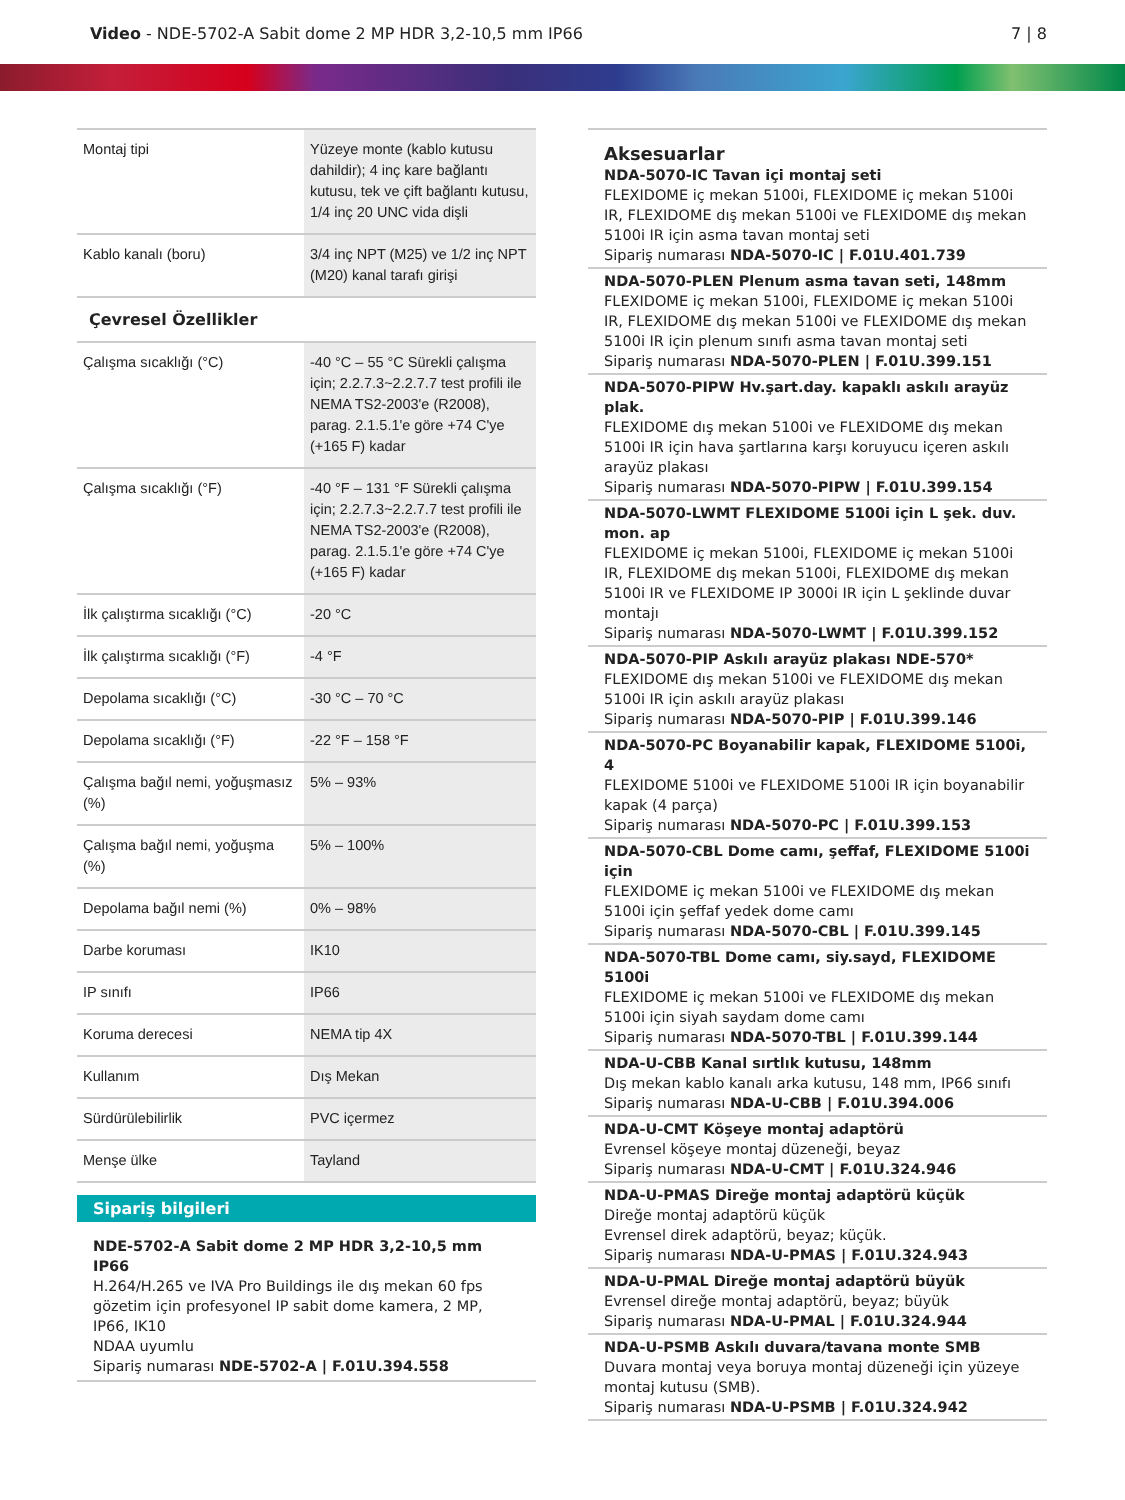Video - NDE-5702-A Sabit dome 2 MP HDR 3,2-10,5 mm IP66
7 | 8
| Montaj tipi | Yüzeye monte (kablo kutusu dahildir); 4 inç kare bağlantı kutusu, tek ve çift bağlantı kutusu, 1/4 inç 20 UNC vida dişli |
| Kablo kanalı (boru) | 3/4 inç NPT (M25) ve 1/2 inç NPT (M20) kanal tarafı girişi |
Çevresel Özellikler
| Çalışma sıcaklığı (°C) | -40 °C – 55 °C Sürekli çalışma için; 2.2.7.3~2.2.7.7 test profili ile NEMA TS2-2003'e (R2008), parag. 2.1.5.1'e göre +74 C'ye (+165 F) kadar |
| Çalışma sıcaklığı (°F) | -40 °F – 131 °F Sürekli çalışma için; 2.2.7.3~2.2.7.7 test profili ile NEMA TS2-2003'e (R2008), parag. 2.1.5.1'e göre +74 C'ye (+165 F) kadar |
| İlk çalıştırma sıcaklığı (°C) | -20 °C |
| İlk çalıştırma sıcaklığı (°F) | -4 °F |
| Depolama sıcaklığı (°C) | -30 °C – 70 °C |
| Depolama sıcaklığı (°F) | -22 °F – 158 °F |
| Çalışma bağıl nemi, yoğuşmasız (%) | 5% – 93% |
| Çalışma bağıl nemi, yoğuşma (%) | 5% – 100% |
| Depolama bağıl nemi (%) | 0% – 98% |
| Darbe koruması | IK10 |
| IP sınıfı | IP66 |
| Koruma derecesi | NEMA tip 4X |
| Kullanım | Dış Mekan |
| Sürdürülebilirlik | PVC içermez |
| Menşe ülke | Tayland |
Sipariş bilgileri
NDE-5702-A Sabit dome 2 MP HDR 3,2-10,5 mm IP66
H.264/H.265 ve IVA Pro Buildings ile dış mekan 60 fps gözetim için profesyonel IP sabit dome kamera, 2 MP, IP66, IK10
NDAA uyumlu
Sipariş numarası NDE-5702-A | F.01U.394.558
Aksesuarlar
NDA-5070-IC Tavan içi montaj seti
FLEXIDOME iç mekan 5100i, FLEXIDOME iç mekan 5100i IR, FLEXIDOME dış mekan 5100i ve FLEXIDOME dış mekan 5100i IR için asma tavan montaj seti
Sipariş numarası NDA-5070-IC | F.01U.401.739
NDA-5070-PLEN Plenum asma tavan seti, 148mm
FLEXIDOME iç mekan 5100i, FLEXIDOME iç mekan 5100i IR, FLEXIDOME dış mekan 5100i ve FLEXIDOME dış mekan 5100i IR için plenum sınıfı asma tavan montaj seti
Sipariş numarası NDA-5070-PLEN | F.01U.399.151
NDA-5070-PIPW Hv.şart.day. kapaklı askılı arayüz plak.
FLEXIDOME dış mekan 5100i ve FLEXIDOME dış mekan 5100i IR için hava şartlarına karşı koruyucu içeren askılı arayüz plakası
Sipariş numarası NDA-5070-PIPW | F.01U.399.154
NDA-5070-LWMT FLEXIDOME 5100i için L şek. duv. mon. ap
FLEXIDOME iç mekan 5100i, FLEXIDOME iç mekan 5100i IR, FLEXIDOME dış mekan 5100i, FLEXIDOME dış mekan 5100i IR ve FLEXIDOME IP 3000i IR için L şeklinde duvar montajı
Sipariş numarası NDA-5070-LWMT | F.01U.399.152
NDA-5070-PIP Askılı arayüz plakası NDE-570*
FLEXIDOME dış mekan 5100i ve FLEXIDOME dış mekan 5100i IR için askılı arayüz plakası
Sipariş numarası NDA-5070-PIP | F.01U.399.146
NDA-5070-PC Boyanabilir kapak, FLEXIDOME 5100i, 4
FLEXIDOME 5100i ve FLEXIDOME 5100i IR için boyanabilir kapak (4 parça)
Sipariş numarası NDA-5070-PC | F.01U.399.153
NDA-5070-CBL Dome camı, şeffaf, FLEXIDOME 5100i için
FLEXIDOME iç mekan 5100i ve FLEXIDOME dış mekan 5100i için şeffaf yedek dome camı
Sipariş numarası NDA-5070-CBL | F.01U.399.145
NDA-5070-TBL Dome camı, siy.sayd, FLEXIDOME 5100i
FLEXIDOME iç mekan 5100i ve FLEXIDOME dış mekan 5100i için siyah saydam dome camı
Sipariş numarası NDA-5070-TBL | F.01U.399.144
NDA-U-CBB Kanal sırtlık kutusu, 148mm
Dış mekan kablo kanalı arka kutusu, 148 mm, IP66 sınıfı
Sipariş numarası NDA-U-CBB | F.01U.394.006
NDA-U-CMT Köşeye montaj adaptörü
Evrensel köşeye montaj düzeneği, beyaz
Sipariş numarası NDA-U-CMT | F.01U.324.946
NDA-U-PMAS Direğe montaj adaptörü küçük
Direğe montaj adaptörü küçük
Evrensel direk adaptörü, beyaz; küçük.
Sipariş numarası NDA-U-PMAS | F.01U.324.943
NDA-U-PMAL Direğe montaj adaptörü büyük
Evrensel direğe montaj adaptörü, beyaz; büyük
Sipariş numarası NDA-U-PMAL | F.01U.324.944
NDA-U-PSMB Askılı duvara/tavana monte SMB
Duvara montaj veya boruya montaj düzeneği için yüzeye montaj kutusu (SMB).
Sipariş numarası NDA-U-PSMB | F.01U.324.942